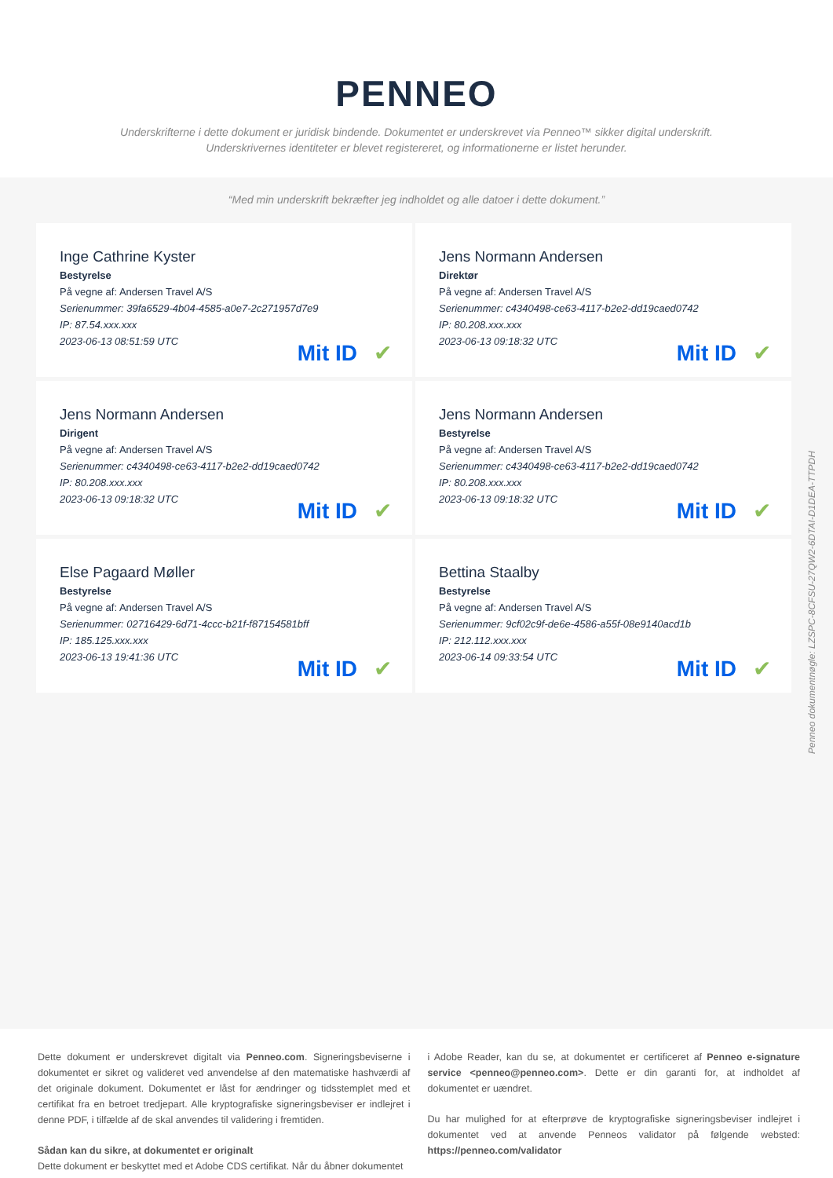PENNEO
Underskrifterne i dette dokument er juridisk bindende. Dokumentet er underskrevet via Penneo™ sikker digital underskrift.
Underskrivernes identiteter er blevet registereret, og informationerne er listet herunder.
“Med min underskrift bekræfter jeg indholdet og alle datoer i dette dokument.”
Inge Cathrine Kyster
Bestyrelse
På vegne af: Andersen Travel A/S
Serienummer: 39fa6529-4b04-4585-a0e7-2c271957d7e9
IP: 87.54.xxx.xxx
2023-06-13 08:51:59 UTC
Mit ID ✔
Jens Normann Andersen
Direktør
På vegne af: Andersen Travel A/S
Serienummer: c4340498-ce63-4117-b2e2-dd19caed0742
IP: 80.208.xxx.xxx
2023-06-13 09:18:32 UTC
Mit ID ✔
Jens Normann Andersen
Dirigent
På vegne af: Andersen Travel A/S
Serienummer: c4340498-ce63-4117-b2e2-dd19caed0742
IP: 80.208.xxx.xxx
2023-06-13 09:18:32 UTC
Mit ID ✔
Jens Normann Andersen
Bestyrelse
På vegne af: Andersen Travel A/S
Serienummer: c4340498-ce63-4117-b2e2-dd19caed0742
IP: 80.208.xxx.xxx
2023-06-13 09:18:32 UTC
Mit ID ✔
Else Pagaard Møller
Bestyrelse
På vegne af: Andersen Travel A/S
Serienummer: 02716429-6d71-4ccc-b21f-f87154581bff
IP: 185.125.xxx.xxx
2023-06-13 19:41:36 UTC
Mit ID ✔
Bettina Staalby
Bestyrelse
På vegne af: Andersen Travel A/S
Serienummer: 9cf02c9f-de6e-4586-a55f-08e9140acd1b
IP: 212.112.xxx.xxx
2023-06-14 09:33:54 UTC
Mit ID ✔
Penneo dokumentnøgle: LZSPC-8CFSU-27QW2-6DTAI-D1DEA-TTPDH
Dette dokument er underskrevet digitalt via Penneo.com. Signeringsbeviserne i dokumentet er sikret og valideret ved anvendelse af den matematiske hashværdi af det originale dokument. Dokumentet er låst for ændringer og tidsstemplet med et certifikat fra en betroet tredjepart. Alle kryptografiske signeringsbeviser er indlejret i denne PDF, i tilfælde af de skal anvendes til validering i fremtiden.
Sådan kan du sikre, at dokumentet er originalt
Dette dokument er beskyttet med et Adobe CDS certifikat. Når du åbner dokumentet
i Adobe Reader, kan du se, at dokumentet er certificeret af Penneo e-signature service <penneo@penneo.com>. Dette er din garanti for, at indholdet af dokumentet er uændret.
Du har mulighed for at efterprøve de kryptografiske signeringsbeviser indlejret i dokumentet ved at anvende Penneos validator på følgende websted: https://penneo.com/validator